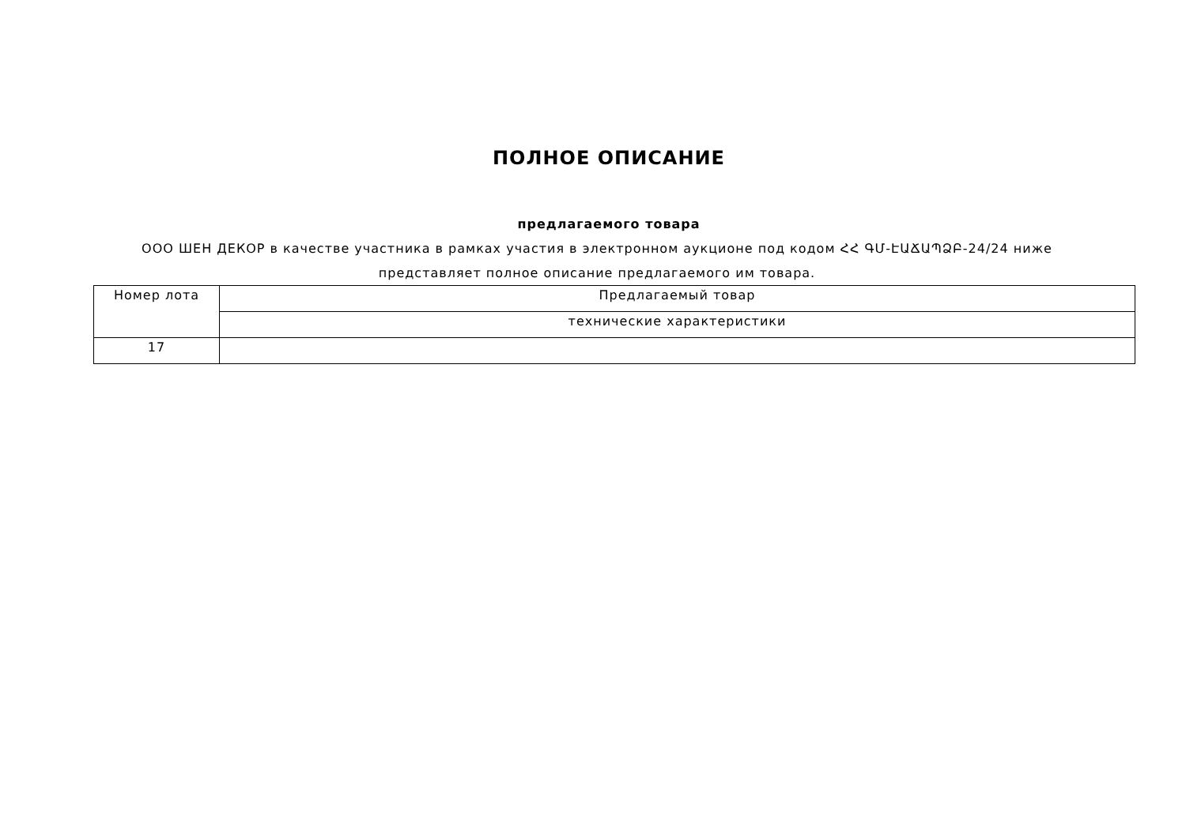ПОЛНОЕ ОПИСАНИЕ
предлагаемого товара
ООО ШЕН ДЕКОР в качестве участника в рамках участия в электронном аукционе под кодом ՀՀ ԳՄ-ԷԱՃԱՊՁԲ-24/24 ниже представляет полное описание предлагаемого им товара.
| Номер лота | Предлагаемый товар |
| --- | --- |
| | технические характеристики |
| 17 | |